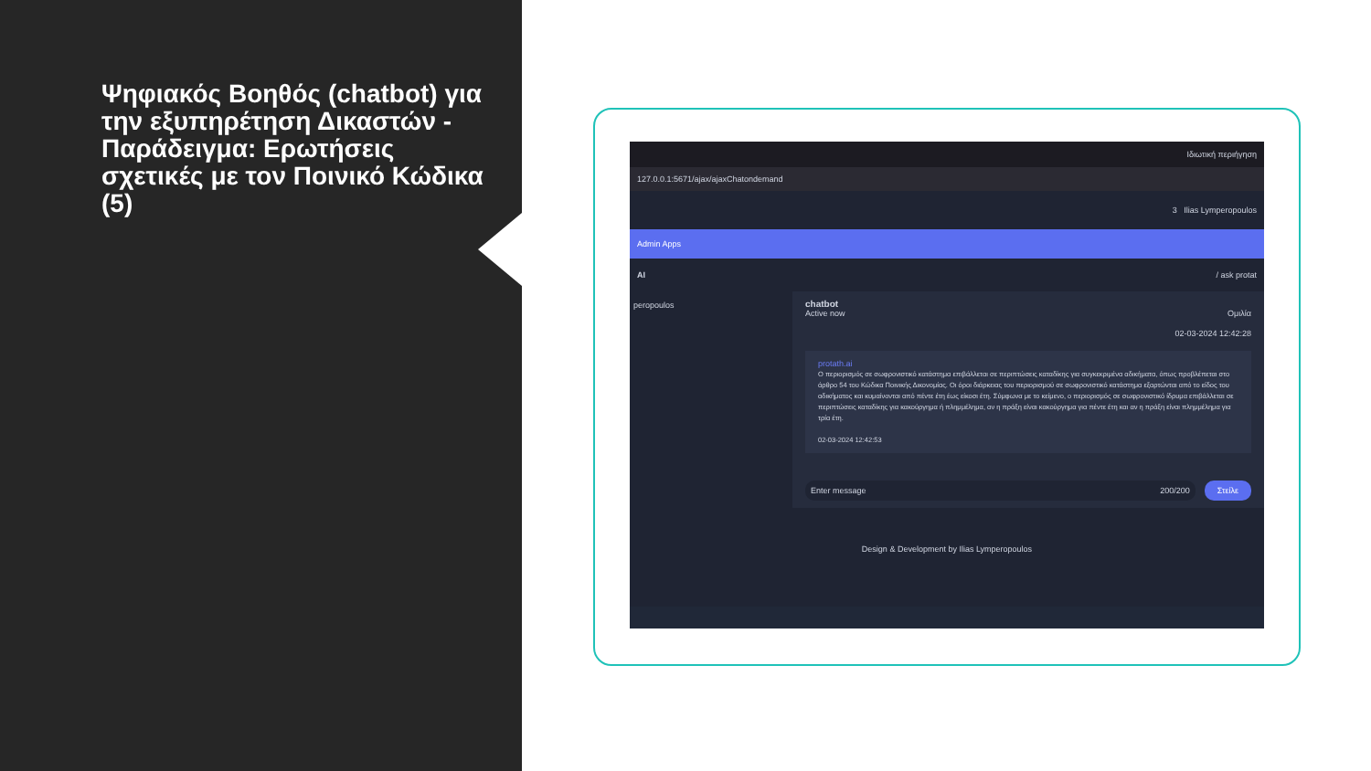Ψηφιακός Βοηθός (chatbot) για την εξυπηρέτηση Δικαστών - Παράδειγμα: Ερωτήσεις σχετικές με τον Ποινικό Κώδικα (5)
Ιδιωτική περιήγηση
127.0.0.1:5671/ajax/ajaxChatondemand
3 Ilias Lymperopoulos
Admin Apps
AI / ask protat
peropoulos chatbot
Active now Ομιλία
02-03-2024 12:42:28
protath.ai
Ο περιορισμός σε σωφρονιστικό κατάστημα επιβάλλεται σε περιπτώσεις καταδίκης για συγκεκριμένα αδικήματα, όπως προβλέπεται στο άρθρο 54 του Κώδικα Ποινικής Δικονομίας. Οι όροι διάρκειας του περιορισμού σε σωφρονιστικό κατάστημα εξαρτώνται από το είδος του αδικήματος και κυμαίνονται από πέντε έτη έως είκοσι έτη. Σύμφωνα με το κείμενο, ο περιορισμός σε σωφρονιστικό ίδρυμα επιβάλλεται σε περιπτώσεις καταδίκης για κακούργημα ή πλημμέλημα, αν η πράξη είναι κακούργημα για πέντε έτη και αν η πράξη είναι πλημμέλημα για τρία έτη.
02-03-2024 12:42:53
Enter message 200/200 Στείλε
Design & Development by Ilias Lymperopoulos